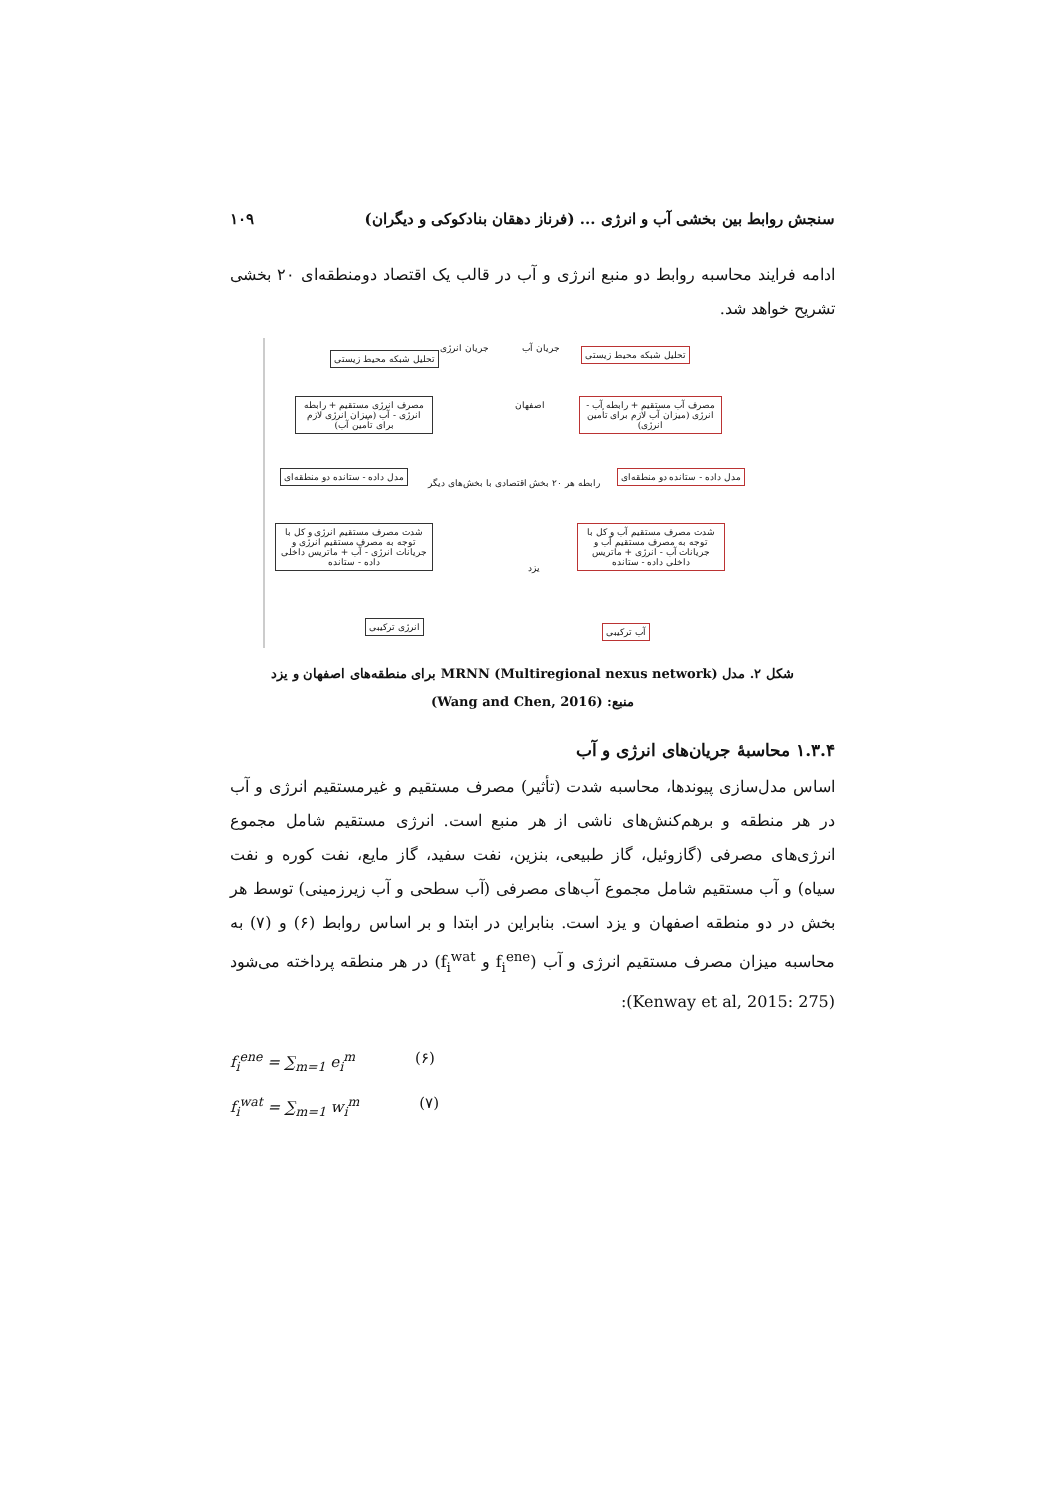سنجش روابط بین بخشی آب و انرژی ... (فرناز دهقان بنادکوکی و دیگران) ۱۰۹
ادامه فرایند محاسبه روابط دو منبع انرژی و آب در قالب یک اقتصاد دومنطقه‌ای ۲۰ بخشی تشریح خواهد شد.
تحلیل شبکه محیط زیستی تحلیل شبکه محیط زیستی
جریان آب جریان انرژی
مصرف آب مستقیم + رابطه آب - انرژی (میزان آب لازم برای تأمین انرژی)
مصرف انرژی مستقیم + رابطه انرژی - آب (میزان انرژی لازم برای تأمین آب)
اصفهان
رابطه هر ۲۰ بخش اقتصادی با بخش‌های دیگر
مدل داده - ستانده دو منطقه‌ای مدل داده - ستانده دو منطقه‌ای
شدت مصرف مستقیم آب و کل با توجه به مصرف مستقیم آب و جریانات آب - انرژی + ماتریس داخلی داده - ستانده
شدت مصرف مستقیم انرژی و کل با توجه به مصرف مستقیم انرژی و جریانات انرژی - آب + ماتریس داخلی داده - ستانده
یزد
آب ترکیبی انرژی ترکیبی
شکل ۲. مدل MRNN (Multiregional nexus network) برای منطقه‌های اصفهان و یزد
منبع: (Wang and Chen, 2016)
۱.۳.۴ محاسبهٔ جریان‌های انرژی و آب
اساس مدل‌سازی پیوندها، محاسبه شدت (تأثیر) مصرف مستقیم و غیرمستقیم انرژی و آب در هر منطقه و برهم‌کنش‌های ناشی از هر منبع است. انرژی مستقیم شامل مجموع انرژی‌های مصرفی (گازوئیل، گاز طبیعی، بنزین، نفت سفید، گاز مایع، نفت کوره و نفت سیاه) و آب مستقیم شامل مجموع آب‌های مصرفی (آب سطحی و آب زیرزمینی) توسط هر بخش در دو منطقه اصفهان و یزد است. بنابراین در ابتدا و بر اساس روابط (۶) و (۷) به محاسبه میزان مصرف مستقیم انرژی و آب (f<sub>i</sub><sup>ene</sup> و f<sub>i</sub><sup>wat</sup>) در هر منطقه پرداخته می‌شود (Kenway et al, 2015: 275):
f<sub>i</sub><sup>ene</sup> = ∑<sub>m=1</sub> e<sub>i</sub><sup>m</sup> (۶)
f<sub>i</sub><sup>wat</sup> = ∑<sub>m=1</sub> w<sub>i</sub><sup>m</sup> (۷)